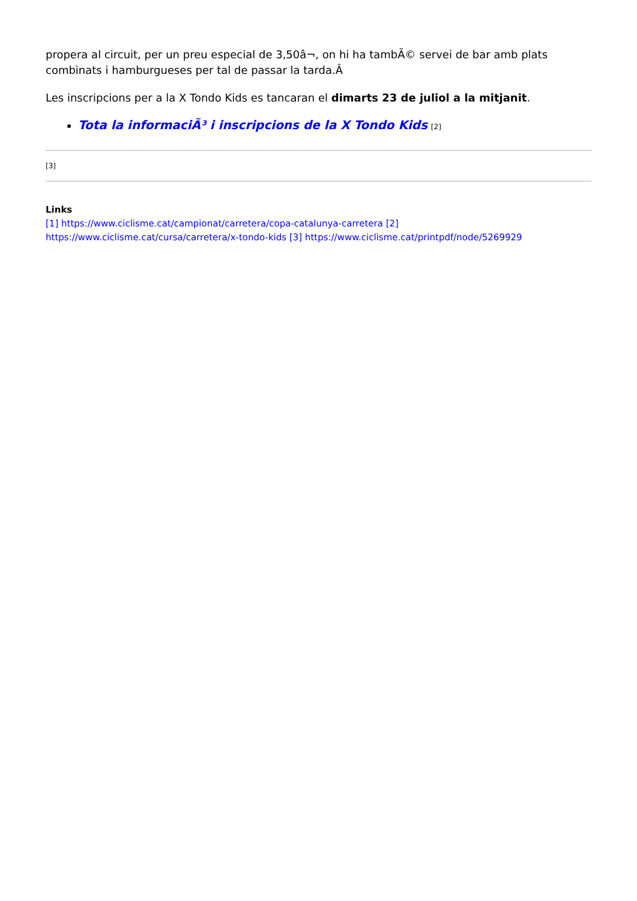propera al circuit, per un preu especial de 3,50â¬, on hi ha tambÃ© servei de bar amb plats combinats i hamburgueses per tal de passar la tarda.Â
Les inscripcions per a la X Tondo Kids es tancaran el dimarts 23 de juliol a la mitjanit.
Tota la informaciÃ³ i inscripcions de la X Tondo Kids [2]
[3]
Links
[1] https://www.ciclisme.cat/campionat/carretera/copa-catalunya-carretera [2] https://www.ciclisme.cat/cursa/carretera/x-tondo-kids [3] https://www.ciclisme.cat/printpdf/node/5269929